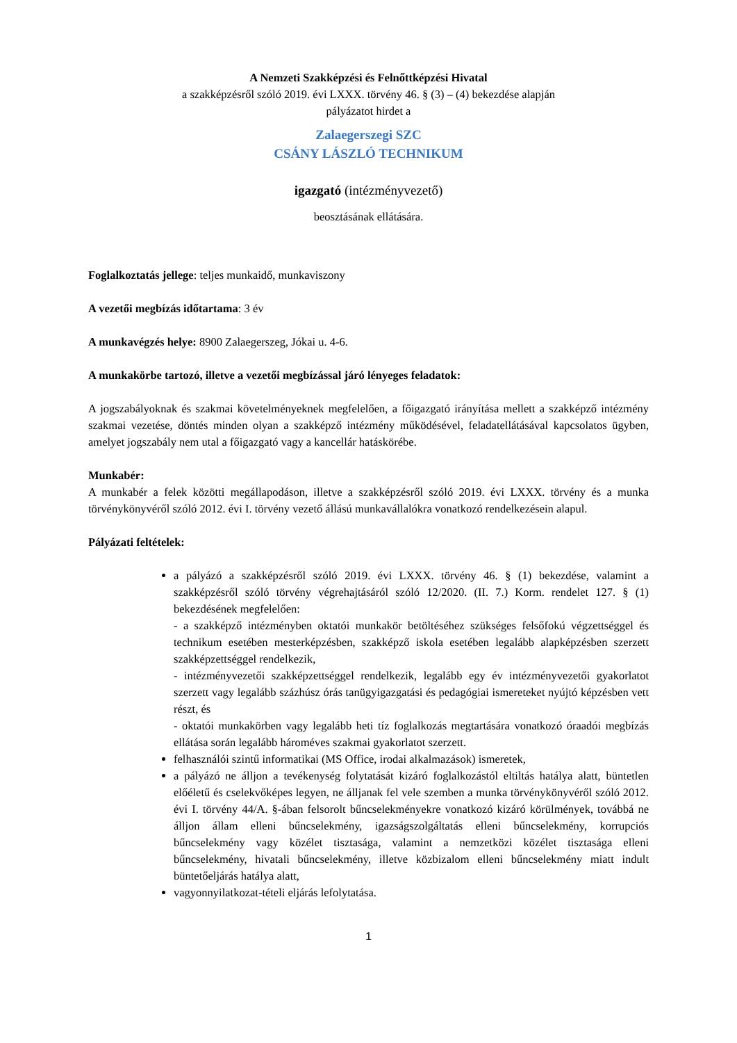A Nemzeti Szakképzési és Felnőttképzési Hivatal
a szakképzésről szóló 2019. évi LXXX. törvény 46. § (3) – (4) bekezdése alapján
pályázatot hirdet a
Zalaegerszegi SZC
CSÁNY LÁSZLÓ TECHNIKUM
igazgató (intézményvezető)
beosztásának ellátására.
Foglalkoztatás jellege: teljes munkaidő, munkaviszony
A vezetői megbízás időtartama: 3 év
A munkavégzés helye: 8900 Zalaegerszeg, Jókai u. 4-6.
A munkakörbe tartozó, illetve a vezetői megbízással járó lényeges feladatok:
A jogszabályoknak és szakmai követelményeknek megfelelően, a főigazgató irányítása mellett a szakképző intézmény szakmai vezetése, döntés minden olyan a szakképző intézmény működésével, feladatellátásával kapcsolatos ügyben, amelyet jogszabály nem utal a főigazgató vagy a kancellár hatáskörébe.
Munkabér:
A munkabér a felek közötti megállapodáson, illetve a szakképzésről szóló 2019. évi LXXX. törvény és a munka törvénykönyvéről szóló 2012. évi I. törvény vezető állású munkavállalókra vonatkozó rendelkezésein alapul.
Pályázati feltételek:
a pályázó a szakképzésről szóló 2019. évi LXXX. törvény 46. § (1) bekezdése, valamint a szakképzésről szóló törvény végrehajtásáról szóló 12/2020. (II. 7.) Korm. rendelet 127. § (1) bekezdésének megfelelően:
- a szakképző intézményben oktatói munkakör betöltéséhez szükséges felsőfokú végzettséggel és technikum esetében mesterképzésben, szakképző iskola esetében legalább alapképzésben szerzett szakképzettséggel rendelkezik,
- intézményvezetői szakképzettséggel rendelkezik, legalább egy év intézményvezetői gyakorlatot szerzett vagy legalább százhúsz órás tanügyigazgatási és pedagógiai ismereteket nyújtó képzésben vett részt, és
- oktatói munkakörben vagy legalább heti tíz foglalkozás megtartására vonatkozó óraadói megbízás ellátása során legalább hároméves szakmai gyakorlatot szerzett.
felhasználói szintű informatikai (MS Office, irodai alkalmazások) ismeretek,
a pályázó ne álljon a tevékenység folytatását kizáró foglalkozástól eltiltás hatálya alatt, büntetlen előéletű és cselekvőképes legyen, ne álljanak fel vele szemben a munka törvénykönyvéről szóló 2012. évi I. törvény 44/A. §-ában felsorolt bűncselekményekre vonatkozó kizáró körülmények, továbbá ne álljon állam elleni bűncselekmény, igazságszolgáltatás elleni bűncselekmény, korrupciós bűncselekmény vagy közélet tisztasága, valamint a nemzetközi közélet tisztasága elleni bűncselekmény, hivatali bűncselekmény, illetve közbizalom elleni bűncselekmény miatt indult büntetőeljárás hatálya alatt,
vagyonnyilatkozat-tételi eljárás lefolytatása.
1